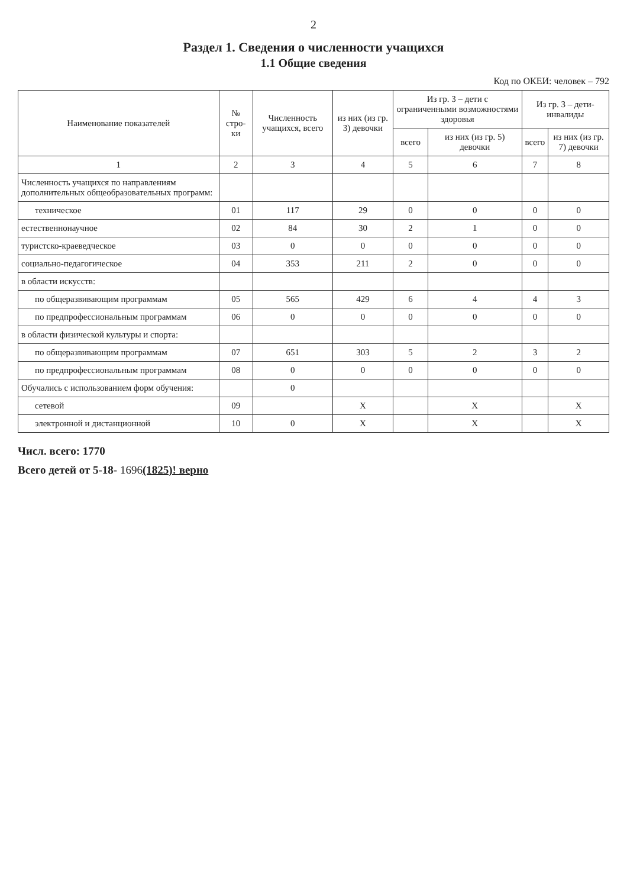2
Раздел 1. Сведения о численности учащихся
1.1 Общие сведения
Код по ОКЕИ: человек – 792
| Наименование показателей | № стро-ки | Численность учащихся, всего | из них (из гр. 3) девочки | Из гр. 3 – дети с ограниченными возможностями здоровья | | Из гр. 3 – дети-инвалиды | |
| --- | --- | --- | --- | --- | --- | --- | --- |
| | | | | всего | из них (из гр. 5) девочки | всего | из них (из гр. 7) девочки |
| 1 | 2 | 3 | 4 | 5 | 6 | 7 | 8 |
| Численность учащихся по направлениям дополнительных общеобразовательных программ: | | | | | | | |
| техническое | 01 | 117 | 29 | 0 | 0 | 0 | 0 |
| естественнонаучное | 02 | 84 | 30 | 2 | 1 | 0 | 0 |
| туристско-краеведческое | 03 | 0 | 0 | 0 | 0 | 0 | 0 |
| социально-педагогическое | 04 | 353 | 211 | 2 | 0 | 0 | 0 |
| в области искусств: | | | | | | | |
| по общеразвивающим программам | 05 | 565 | 429 | 6 | 4 | 4 | 3 |
| по предпрофессиональным программам | 06 | 0 | 0 | 0 | 0 | 0 | 0 |
| в области физической культуры и спорта: | | | | | | | |
| по общеразвивающим программам | 07 | 651 | 303 | 5 | 2 | 3 | 2 |
| по предпрофессиональным программам | 08 | 0 | 0 | 0 | 0 | 0 | 0 |
| Обучались с использованием форм обучения: | | 0 | | | | | |
| сетевой | 09 | | X | | X | | X |
| электронной и дистанционной | 10 | 0 | X | | X | | X |
Числ. всего: 1770
Всего детей от 5-18- 1696(1825)! верно